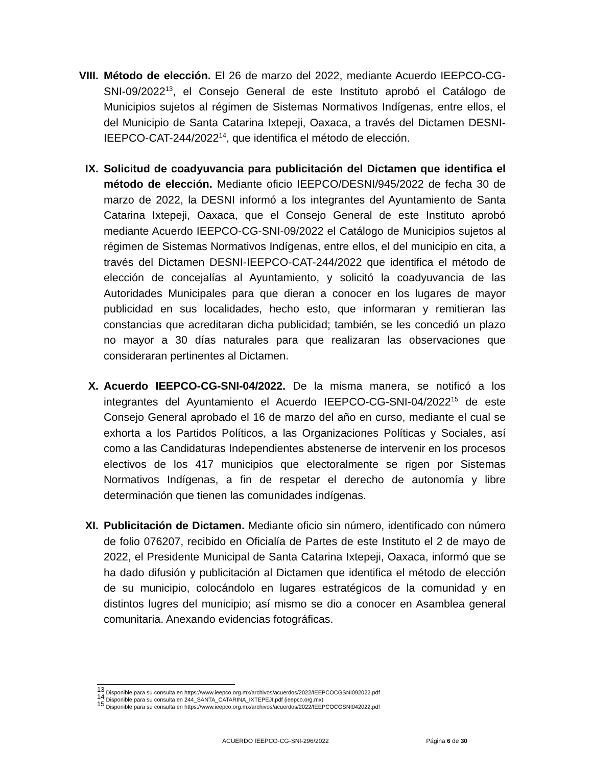VIII. Método de elección. El 26 de marzo del 2022, mediante Acuerdo IEEPCO-CG-SNI-09/2022<sup>13</sup>, el Consejo General de este Instituto aprobó el Catálogo de Municipios sujetos al régimen de Sistemas Normativos Indígenas, entre ellos, el del Municipio de Santa Catarina Ixtepeji, Oaxaca, a través del Dictamen DESNI-IEEPCO-CAT-244/2022<sup>14</sup>, que identifica el método de elección.
IX. Solicitud de coadyuvancia para publicitación del Dictamen que identifica el método de elección. Mediante oficio IEEPCO/DESNI/945/2022 de fecha 30 de marzo de 2022, la DESNI informó a los integrantes del Ayuntamiento de Santa Catarina Ixtepeji, Oaxaca, que el Consejo General de este Instituto aprobó mediante Acuerdo IEEPCO-CG-SNI-09/2022 el Catálogo de Municipios sujetos al régimen de Sistemas Normativos Indígenas, entre ellos, el del municipio en cita, a través del Dictamen DESNI-IEEPCO-CAT-244/2022 que identifica el método de elección de concejalías al Ayuntamiento, y solicitó la coadyuvancia de las Autoridades Municipales para que dieran a conocer en los lugares de mayor publicidad en sus localidades, hecho esto, que informaran y remitieran las constancias que acreditaran dicha publicidad; también, se les concedió un plazo no mayor a 30 días naturales para que realizaran las observaciones que consideraran pertinentes al Dictamen.
X. Acuerdo IEEPCO-CG-SNI-04/2022. De la misma manera, se notificó a los integrantes del Ayuntamiento el Acuerdo IEEPCO-CG-SNI-04/2022<sup>15</sup> de este Consejo General aprobado el 16 de marzo del año en curso, mediante el cual se exhorta a los Partidos Políticos, a las Organizaciones Políticas y Sociales, así como a las Candidaturas Independientes abstenerse de intervenir en los procesos electivos de los 417 municipios que electoralmente se rigen por Sistemas Normativos Indígenas, a fin de respetar el derecho de autonomía y libre determinación que tienen las comunidades indígenas.
XI. Publicitación de Dictamen. Mediante oficio sin número, identificado con número de folio 076207, recibido en Oficialía de Partes de este Instituto el 2 de mayo de 2022, el Presidente Municipal de Santa Catarina Ixtepeji, Oaxaca, informó que se ha dado difusión y publicitación al Dictamen que identifica el método de elección de su municipio, colocándolo en lugares estratégicos de la comunidad y en distintos lugres del municipio; así mismo se dio a conocer en Asamblea general comunitaria. Anexando evidencias fotográficas.
<sup>13</sup> Disponible para su consulta en https://www.ieepco.org.mx/archivos/acuerdos/2022/IEEPCOCGSNI092022.pdf
<sup>14</sup> Disponible para su consulta en 244_SANTA_CATARINA_IXTEPEJI.pdf (ieepco.org.mx)
<sup>15</sup> Disponible para su consulta en https://www.ieepco.org.mx/archivos/acuerdos/2022/IEEPCOCGSNI042022.pdf
ACUERDO IEEPCO-CG-SNI-296/2022 Página 6 de 30